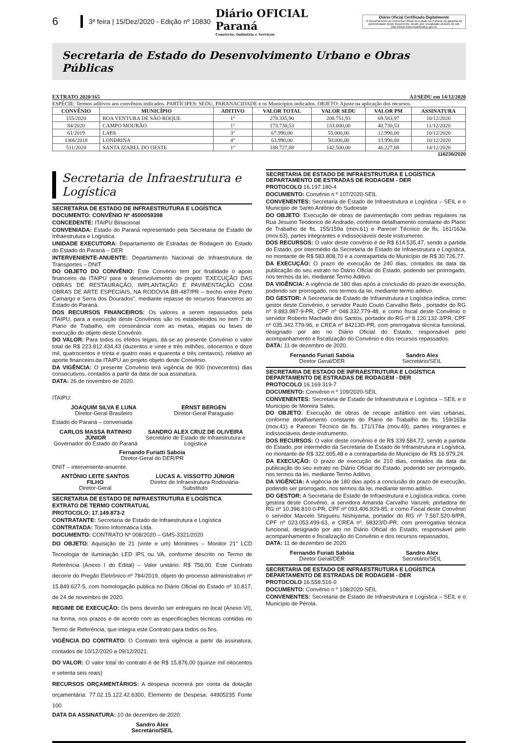6
3ª feira | 15/Dez/2020 - Edição nº 10830
Diário OFICIAL Paraná
Comércio, Indústria e Serviços
Diário Oficial Certificado Digitalmente
O Departamento de Imprensa Oficial do Estado do Paraná, da garantia de autenticidade deste documento, desde que visualizado através do site http://www.imprensaoficial.pr.gov.br
Secretaria de Estado do Desenvolvimento Urbano e Obras Públicas
EXTRATO 2020/165 AJ/SEDU em 14/12/2020
ESPÉCIE: Termos aditivos aos convênios indicados. PARTÍCIPES: SEDU, PARANACIDADE e os Municípios indicados. OBJETO: Ajuste na aplicação dos recursos.
| CONVÊNIO | MUNICÍPIO | ADITIVO | VALOR TOTAL | VALOR SEDU | VALOR PM | ASSINATURA |
| --- | --- | --- | --- | --- | --- | --- |
| 155/2020 | BOA VENTURA DE SÃO ROQUE | 1° | 278.335,90 | 208.751,93 | 69.583,97 | 10/12/2020 |
| 84/2020 | CAMPO MOURÃO | 1° | 173.730,53 | 133.000,00 | 40.730,53 | 11/12/2020 |
| 61/2019 | LAPA | 3° | 67.990,00 | 55.000,00 | 12.990,00 | 10/12/2020 |
| 1306/2018 | LONDRINA | 4° | 63.990,00 | 50.000,00 | 13.990,00 | 10/12/2020 |
| 511/2020 | SANTA IZABEL DO OESTE | 1° | 188.727,88 | 142.500,00 | 46.227,88 | 14/12/2020 |
116236/2020
Secretaria de Infraestrutura e Logística
SECRETARIA DE ESTADO DE INFRAESTRUTURA E LOGÍSTICA
DOCUMENTO: CONVÊNIO Nº 4500059398
CONCEDENTE: ITAIPU Binacional
CONVENIADA: Estado do Paraná representado pela Secretaria de Estado de Infraestrutura e Logística.
UNIDADE EXECUTORA: Departamento de Estradas de Rodagem do Estado do Estado do Paraná – DER
INTERVENIENTE-ANUENTE: Departamento Nacional de Infraestrutura de Transportes – DNIT
DO OBJETO DO CONVÊNIO: Este Convênio tem por finalidade o apoio financeiro da ITAIPU para o desenvolvimento do projeto 'EXECUÇÃO DAS OBRAS DE RESTAURAÇÃO, IMPLANTAÇÃO E PAVIMENTAÇÃO COM OBRAS DE ARTE ESPECIAIS, NA RODOVIA BR-487/PR – trecho entre Porto Camargo e Serra dos Dourados", mediante repasse de recursos financeiros ao Estado do Paraná.
DOS RECURSOS FINANCEIROS: Os valores a serem repassados pela ITAIPU, para a execução deste Convênios são os estabelecidos no item 7 do Plano de Trabalho, em consonância com as metas, etapas ou fases de execução do objeto deste Convênio.
DO VALOR: Para todos os efeitos legais, dá-se ao presente Convênio o valor total de R$ 223.812.434,43 (duzentos e vinte e três milhões, oitocentos e doze mil, quatrocentos e trinta e quatro reais e quarenta e três centavos), relativo ao aporte financeiro da ITAIPU ao projeto objeto deste Convênio.
DA VIGÊNCIA: O presente Convênio terá vigência de 900 (novecentos) dias consecutivos, contados a partir da data de sua assinatura.
DATA: 26 de novembro de 2020.
ITAIPU:
JOAQUIM SILVA E LUNA
Diretor-Geral Brasileiro
ERNST BERGEN
Diretor-Geral Paraguaio
Estado do Paraná – conveniada:
CARLOS MASSA RATINHO JÚNIOR
Governador do Estado do Paraná
SANDRO ALEX CRUZ DE OLIVEIRA
Secretário de Estado de Infraestrutura e Logística
Fernando Furiatti Saboia
Diretor-Geral do DER/PR
DNIT – interveniente-anuente:
ANTÔNIO LEITE SANTOS FILHO
Diretor-Geral
LUCAS A. VISSOTTO JÚNIOR
Diretor de Infraestrutura Rodoviária-Substituto
SECRETARIA DE ESTADO DE INFRAESTRUTURA E LOGÍSTICA
EXTRATO DE TERMO CONTRATUAL
PROTOCOLO: 17.149.873-2
CONTRATANTE: Secretaria de Estado de Infraestrutura e Logística
CONTRATADA: Torino Informática Ltda.
DOCUMENTO: CONTRATO Nº 008/2020 – GMS-3321/2020
DO OBJETO: Aquisição de 21 (vinte e um) Monitores – Monitor 21" LCD Tecnologia de iluminação LED IPS ou VA, conforme descrito no Termo de Referência (Anexo I do Edital) – Valor unitário: R$ 756,00. Este Contrato decorre do Pregão Eletrônico nº 784/2019, objeto do processo administrativo nº 15.849.627-5, com homologação publica no Diário Oficial do Estado nº 10.817, de 24 de novembro de 2020.
REGIME DE EXECUÇÃO: Os bens deverão ser entregues no local (Anexo VI), na forma, nos prazos e de acordo com as especificações técnicas contidas no Termo de Referência, que integra este Contrato para todos os fins.
VIGÊNCIA DO CONTRATO: O Contrato terá vigência a partir da assinatura, contados de 10/12/2020 a 09/12/2021.
DO VALOR: O valor total do contrato é de R$ 15.876,00 (quinze mil oitocentos e setenta seis reais)
RECURSOS ORÇAMENTÁRIOS: A despesa ocorrerá por conta da dotação orçamentária: 77.02.15.122.42.6300, Elemento de Despesa: 44905235 Fonte 100
DATA DA ASSINATURA: 10 de dezembro de 2020.
Sandro Alex
Secretário/SEIL
SECRETARIA DE ESTADO DE INFRAESTRUTURA E LOGÍSTICA DEPARTAMENTO DE ESTRADAS DE RODAGEM - DER
PROTOCOLO 16.197.180-4
DOCUMENTO: Convênio n º 107/2020-SEIL
CONVENENTES: Secretaria de Estado de Infraestrutura e Logística – SEIL e o Município de Santo Antônio do Sudoeste
DO OBJETO: Execução de obras de pavimentação com pedras regulares na Rua Jesuino Teodorico de Andrade, conforme detalhamento constante do Plano de Trabalho de fls. 155/159a (mov.61) e Parecer Técnico de fls. 161/163a (mov.63), partes integrantes e indissociáveis deste instrumento.
DOS RECURSOS: O valor deste convênio é de R$ 614.535,47, sendo a partida do Estado, por intermédio da Secretaria de Estado de Infraestrutura e Logística, no montante de R$ 583.808,70 e a contrapartida do Município de R$ 30.726,77.
DA EXECUÇÃO: O prazo de execução de 240 dias, contados da data da publicação do seu extrato no Diário Oficial do Estado, podendo ser prorrogado, nos termos da lei, mediante Termo Aditivo.
DA VIGÊNCIA: A vigência de 180 dias após a conclusão do prazo de execução, podendo ser prorrogado, nos termos da lei, mediante termo aditivo.
DO GESTOR: A Secretaria de Estado de Infraestrutura e Logística indica, como gestor deste Convênio, o servidor Paulo Couto Carvalho Belo , portador do RG nº 9.883.987-9-PR, CPF nº 048.332.779-48, e como fiscal deste Convênio o servidor Roberto Machado dos Santos, portador do RG nº 8.120.132-3/PR, CPF nº 035.342.779-96, e CREA nº 84213D-PR, com prerrogativa técnica funcional, designado por ato no Diário Oficial do Estado, responsável pelo acompanhamento e fiscalização do Convênio e dos recursos repassados.
DATA: 11 de dezembro de 2020.
Fernando Furiati Sabóia
Diretor Geral/DER
Sandro Alex
Secretário/SEIL
SECRETARIA DE ESTADO DE INFRAESTRUTURA E LOGÍSTICA DEPARTAMENTO DE ESTRADAS DE RODAGEM - DER
PROTOCOLO 16.169.319-7
DOCUMENTO: Convênio n º 109/2020-SEIL
CONVENENTES: Secretaria de Estado de Infraestrutura e Logística – SEIL e o Município de Moreira Sales.
DO OBJETO: Execução de obras de recape asfáltico em vias urbanas, conforme detalhamento constante do Plano de Trabalho de fls. 159/163a (mov.41) e Parecer Técnico de fls. 171/174a (mov.49), partes integrantes e indissociáveis deste instrumento.
DOS RECURSOS: O valor deste convênio é de R$ 339.584,72, sendo a partida do Estado, por intermédio da Secretaria de Estado de Infraestrutura e Logística, no montante de R$ 322.605,48 e a contrapartida do Município de R$ 16.979,24.
DA EXECUÇÃO: O prazo de execução de 210 dias, contados da data da publicação do seu extrato no Diário Oficial do Estado, podendo ser prorrogado, nos termos da lei, mediante Termo Aditivo.
DA VIGÊNCIA: A vigência de 180 dias após a conclusão do prazo de execução, podendo ser prorrogado, nos termos da lei, mediante termo aditivo.
DO GESTOR: A Secretaria de Estado de Infraestrutura e Logística indica, como gestora deste Convênio, a servidora Amanda Carvalho Vanzeli, portadora do RG nº 10.396.810-0-PR, CPF nº 093.406.929-85, e como Fiscal deste Convênio o servidor Marcelo Shigueru Nishiyama, portador do RG nº 7.567.520-8/PR, CPF nº 023.053.499-63, e CREA nº. 68323/D-PR, com prerrogativa técnica funcional, designado por ato no Diário Oficial do Estado, responsável pelo acompanhamento e fiscalização do Convênio e dos recursos repassados.
DATA: 11 de dezembro de 2020.
Fernando Furiati Sabóia
Diretor Geral/DER
Sandro Alex
Secretário/SEIL
SECRETARIA DE ESTADO DE INFRAESTRUTURA E LOGÍSTICA DEPARTAMENTO DE ESTRADAS DE RODAGEM - DER
PROTOCOLO 16.558.516-0
DOCUMENTO: Convênio n º 108/2020-SEIL
CONVENENTES: Secretaria de Estado de Infraestrutura e Logística – SEIL e o Município de Pérola.